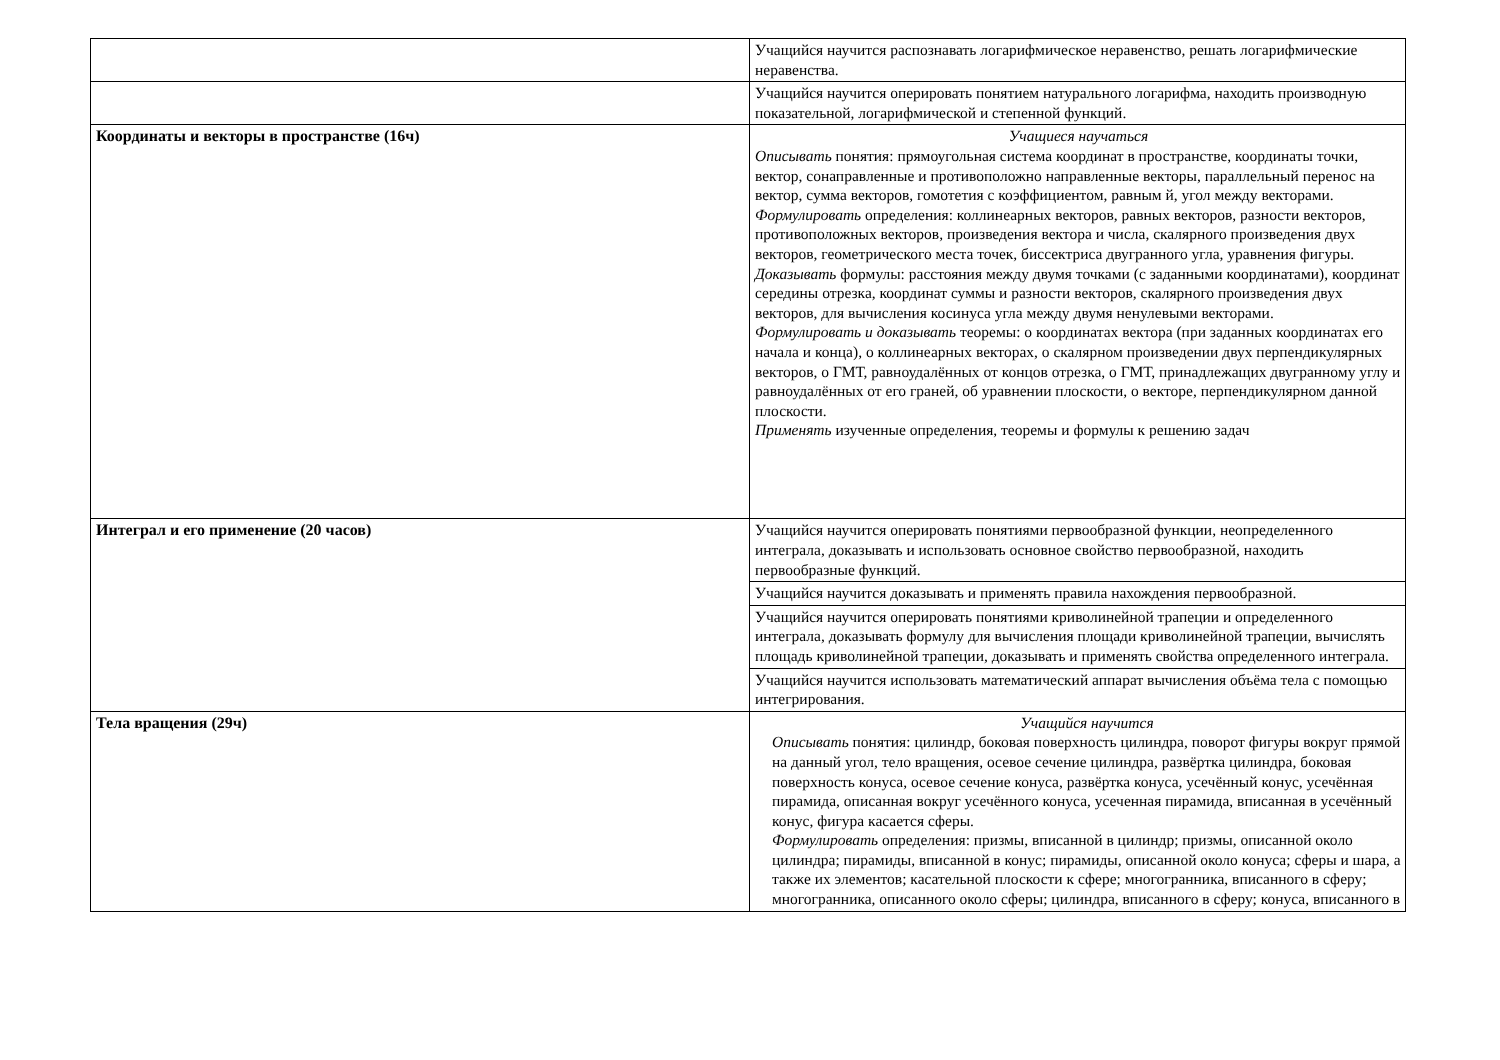| | Учащийся научится распознавать логарифмическое неравенство, решать логарифмические неравенства. |
| | Учащийся научится оперировать понятием натурального логарифма, находить производную показательной, логарифмической и степенной функций. |
| Координаты и векторы в пространстве (16ч) | Учащиеся научаться Описывать понятия: прямоугольная система координат в пространстве, координаты точки, вектор, сонаправленные и противоположно направленные векторы, параллельный перенос на вектор, сумма векторов, гомотетия с коэффициентом, равным й, угол между векторами. Формулировать определения: коллинеарных векторов, равных векторов, разности векторов, противоположных векторов, произведения вектора и числа, скалярного произведения двух векторов, геометрического места точек, биссектриса двугранного угла, уравнения фигуры. Доказывать формулы: расстояния между двумя точками (с заданными координатами), координат середины отрезка, координат суммы и разности векторов, скалярного произведения двух векторов, для вычисления косинуса угла между двумя ненулевыми векторами. Формулировать и доказывать теоремы: о координатах вектора (при заданных координатах его начала и конца), о коллинеарных векторах, о скалярном произведении двух перпендикулярных векторов, о ГМТ, равноудалённых от концов отрезка, о ГМТ, принадлежащих двугранному углу и равноудалённых от его граней, об уравнении плоскости, о векторе, перпендикулярном данной плоскости. Применять изученные определения, теоремы и формулы к решению задач |
| Интеграл и его применение (20 часов) | Учащийся научится оперировать понятиями первообразной функции, неопределенного интеграла, доказывать и использовать основное свойство первообразной, находить первообразные функций. |
| | Учащийся научится доказывать и применять правила нахождения первообразной. |
| | Учащийся научится оперировать понятиями криволинейной трапеции и определенного интеграла, доказывать формулу для вычисления площади криволинейной трапеции, вычислять площадь криволинейной трапеции, доказывать и применять свойства определенного интеграла. |
| | Учащийся научится использовать математический аппарат вычисления объёма тела с помощью интегрирования. |
| Тела вращения (29ч) | Учащийся научится Описывать понятия: цилиндр, боковая поверхность цилиндра, поворот фигуры вокруг прямой на данный угол, тело вращения, осевое сечение цилиндра, развёртка цилиндра, боковая поверхность конуса, осевое сечение конуса, развёртка конуса, усечённый конус, усечённая пирамида, описанная вокруг усечённого конуса, усеченная пирамида, вписанная в усечённый конус, фигура касается сферы. Формулировать определения: призмы, вписанной в цилиндр; призмы, описанной около цилиндра; пирамиды, вписанной в конус; пирамиды, описанной около конуса; сферы и шара, а также их элементов; касательной плоскости к сфере; многогранника, вписанного в сферу; многогранника, описанного около сферы; цилиндра, вписанного в сферу; конуса, вписанного в |